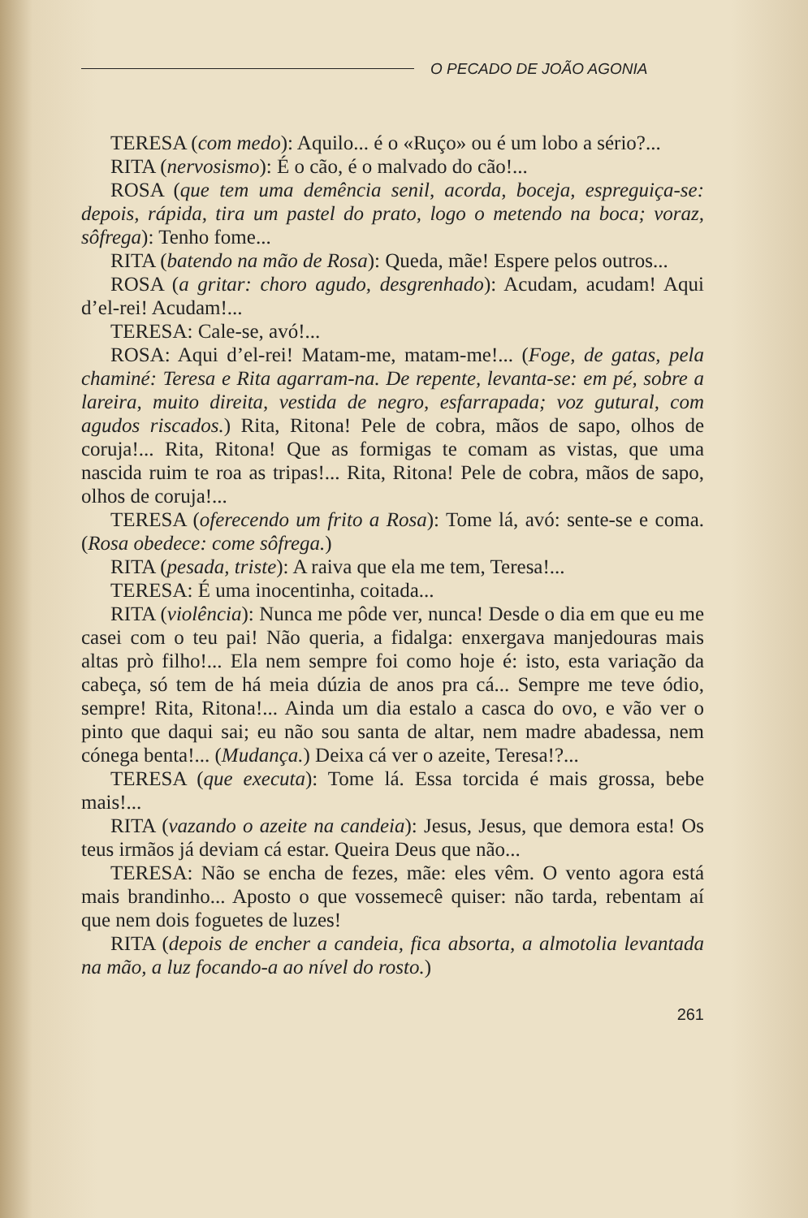O PECADO DE JOÃO AGONIA
TERESA (com medo): Aquilo... é o «Ruço» ou é um lobo a sério?...
RITA (nervosismo): É o cão, é o malvado do cão!...
ROSA (que tem uma demência senil, acorda, boceja, espreguiça-se: depois, rápida, tira um pastel do prato, logo o metendo na boca; voraz, sôfrega): Tenho fome...
RITA (batendo na mão de Rosa): Queda, mãe! Espere pelos outros...
ROSA (a gritar: choro agudo, desgrenhado): Acudam, acudam! Aqui d’el-rei! Acudam!...
TERESA: Cale-se, avó!...
ROSA: Aqui d’el-rei! Matam-me, matam-me!... (Foge, de gatas, pela chaminé: Teresa e Rita agarram-na. De repente, levanta-se: em pé, sobre a lareira, muito direita, vestida de negro, esfarrapada; voz gutural, com agudos riscados.) Rita, Ritona! Pele de cobra, mãos de sapo, olhos de coruja!... Rita, Ritona! Que as formigas te comam as vistas, que uma nascida ruim te roa as tripas!... Rita, Ritona! Pele de cobra, mãos de sapo, olhos de coruja!...
TERESA (oferecendo um frito a Rosa): Tome lá, avó: sente-se e coma. (Rosa obedece: come sôfrega.)
RITA (pesada, triste): A raiva que ela me tem, Teresa!...
TERESA: É uma inocentinha, coitada...
RITA (violência): Nunca me pôde ver, nunca! Desde o dia em que eu me casei com o teu pai! Não queria, a fidalga: enxergava manjedouras mais altas prò filho!... Ela nem sempre foi como hoje é: isto, esta variação da cabeça, só tem de há meia dúzia de anos pra cá... Sempre me teve ódio, sempre! Rita, Ritona!... Ainda um dia estalo a casca do ovo, e vão ver o pinto que daqui sai; eu não sou santa de altar, nem madre abadessa, nem cónega benta!... (Mudança.) Deixa cá ver o azeite, Teresa!?...
TERESA (que executa): Tome lá. Essa torcida é mais grossa, bebe mais!...
RITA (vazando o azeite na candeia): Jesus, Jesus, que demora esta! Os teus irmãos já deviam cá estar. Queira Deus que não...
TERESA: Não se encha de fezes, mãe: eles vêm. O vento agora está mais brandinho... Aposto o que vossemecê quiser: não tarda, rebentam aí que nem dois foguetes de luzes!
RITA (depois de encher a candeia, fica absorta, a almotolia levantada na mão, a luz focando-a ao nível do rosto.)
261